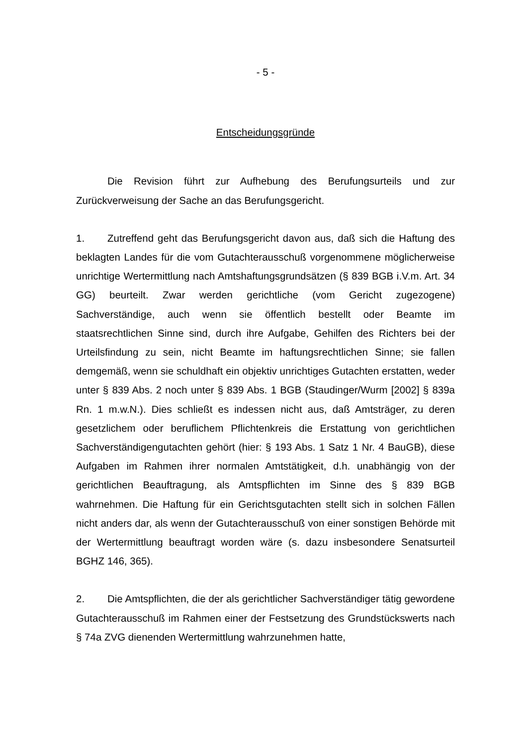- 5 -
Entscheidungsgründe
Die Revision führt zur Aufhebung des Berufungsurteils und zur Zurückverweisung der Sache an das Berufungsgericht.
1. Zutreffend geht das Berufungsgericht davon aus, daß sich die Haftung des beklagten Landes für die vom Gutachterausschuß vorgenommene möglicherweise unrichtige Wertermittlung nach Amtshaftungsgrundsätzen (§ 839 BGB i.V.m. Art. 34 GG) beurteilt. Zwar werden gerichtliche (vom Gericht zugezogene) Sachverständige, auch wenn sie öffentlich bestellt oder Beamte im staatsrechtlichen Sinne sind, durch ihre Aufgabe, Gehilfen des Richters bei der Urteilsfindung zu sein, nicht Beamte im haftungsrechtlichen Sinne; sie fallen demgemäß, wenn sie schuldhaft ein objektiv unrichtiges Gutachten erstatten, weder unter § 839 Abs. 2 noch unter § 839 Abs. 1 BGB (Staudinger/Wurm [2002] § 839a Rn. 1 m.w.N.). Dies schließt es indessen nicht aus, daß Amtsträger, zu deren gesetzlichem oder beruflichem Pflichtenkreis die Erstattung von gerichtlichen Sachverständigengutachten gehört (hier: § 193 Abs. 1 Satz 1 Nr. 4 BauGB), diese Aufgaben im Rahmen ihrer normalen Amtstätigkeit, d.h. unabhängig von der gerichtlichen Beauftragung, als Amtspflichten im Sinne des § 839 BGB wahrnehmen. Die Haftung für ein Gerichtsgutachten stellt sich in solchen Fällen nicht anders dar, als wenn der Gutachterausschuß von einer sonstigen Behörde mit der Wertermittlung beauftragt worden wäre (s. dazu insbesondere Senatsurteil BGHZ 146, 365).
2. Die Amtspflichten, die der als gerichtlicher Sachverständiger tätig gewordene Gutachterausschuß im Rahmen einer der Festsetzung des Grundstückswerts nach § 74a ZVG dienenden Wertermittlung wahrzunehmen hatte,